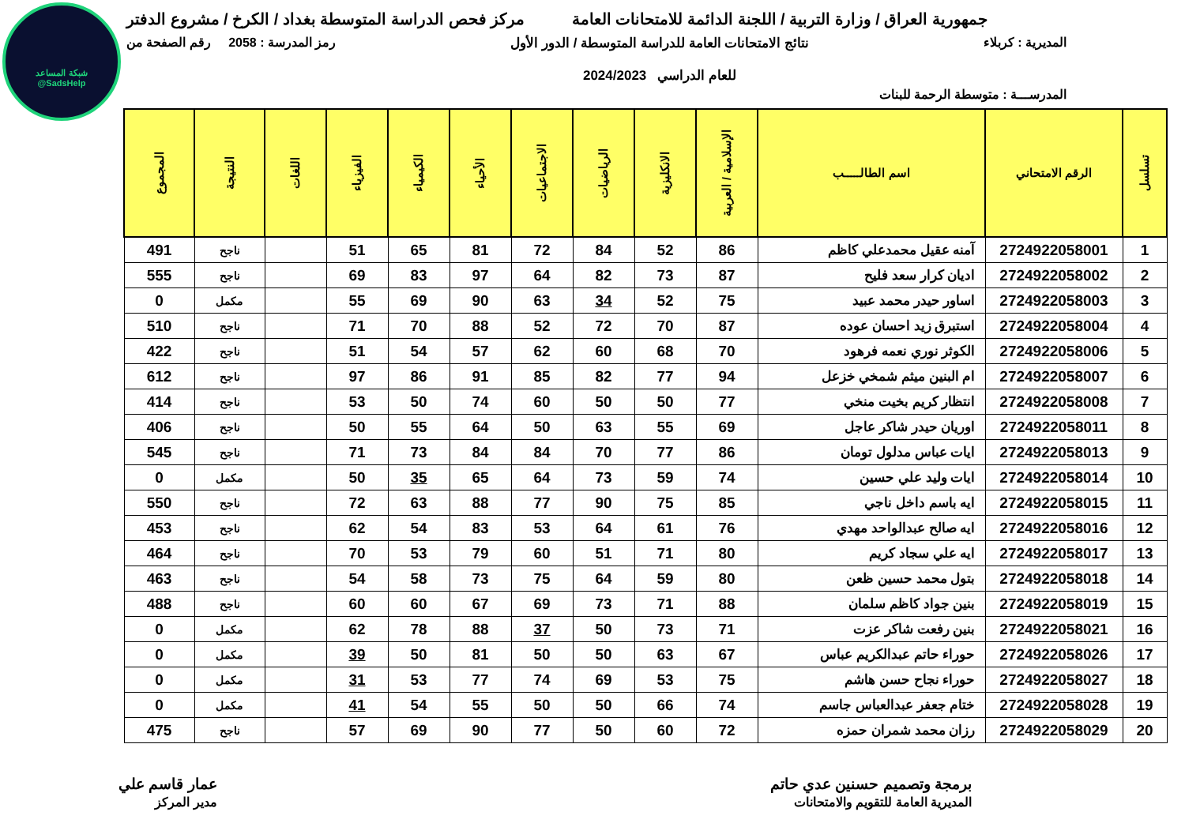شبكة المساعد
@SadsHelp
جمهورية العراق / وزارة التربية / اللجنة الدائمة للامتحانات العامة
مركز فحص الدراسة المتوسطة بغداد / الكرخ / مشروع الدفتر
المديرية : كربلاء نتائج الامتحانات العامة للدراسة المتوسطة / الدور الأول
للعام الدراسي 2024/2023
رمز المدرسة : 2058 رقم الصفحة من
المدرســـة : متوسطة الرحمة للبنات
| تسلسل | الرقم الامتحاني | اسم الطالـــــب | الإسلامية / العربية | الانكليزية | الرياضيات | الاجتماعيات | الأحياء | الكيمياء | الفيزياء | اللغات | النتيجة | المجموع |
| --- | --- | --- | --- | --- | --- | --- | --- | --- | --- | --- | --- | --- |
| 1 | 2724922058001 | آمنه عقيل محمدعلي كاظم | 86 | 52 | 84 | 72 | 81 | 65 | 51 | | ناجح | 491 |
| 2 | 2724922058002 | اديان كرار سعد فليح | 87 | 73 | 82 | 64 | 97 | 83 | 69 | | ناجح | 555 |
| 3 | 2724922058003 | اساور حيدر محمد عبيد | 75 | 52 | 34 | 63 | 90 | 69 | 55 | | مكمل | 0 |
| 4 | 2724922058004 | استبرق زيد احسان عوده | 87 | 70 | 72 | 52 | 88 | 70 | 71 | | ناجح | 510 |
| 5 | 2724922058006 | الكوثر نوري نعمه فرهود | 70 | 68 | 60 | 62 | 57 | 54 | 51 | | ناجح | 422 |
| 6 | 2724922058007 | ام البنين ميثم شمخي خزعل | 94 | 77 | 82 | 85 | 91 | 86 | 97 | | ناجح | 612 |
| 7 | 2724922058008 | انتظار كريم بخيت منخي | 77 | 50 | 50 | 60 | 74 | 50 | 53 | | ناجح | 414 |
| 8 | 2724922058011 | اوريان حيدر شاكر عاجل | 69 | 55 | 63 | 50 | 64 | 55 | 50 | | ناجح | 406 |
| 9 | 2724922058013 | ايات عباس مدلول تومان | 86 | 77 | 70 | 84 | 84 | 73 | 71 | | ناجح | 545 |
| 10 | 2724922058014 | ايات وليد علي حسين | 74 | 59 | 73 | 64 | 65 | 35 | 50 | | مكمل | 0 |
| 11 | 2724922058015 | ايه باسم داخل ناجي | 85 | 75 | 90 | 77 | 88 | 63 | 72 | | ناجح | 550 |
| 12 | 2724922058016 | ايه صالح عبدالواحد مهدي | 76 | 61 | 64 | 53 | 83 | 54 | 62 | | ناجح | 453 |
| 13 | 2724922058017 | ايه علي سجاد كريم | 80 | 71 | 51 | 60 | 79 | 53 | 70 | | ناجح | 464 |
| 14 | 2724922058018 | بتول محمد حسين ظعن | 80 | 59 | 64 | 75 | 73 | 58 | 54 | | ناجح | 463 |
| 15 | 2724922058019 | بنين جواد كاظم سلمان | 88 | 71 | 73 | 69 | 67 | 60 | 60 | | ناجح | 488 |
| 16 | 2724922058021 | بنين رفعت شاكر عزت | 71 | 73 | 50 | 37 | 88 | 78 | 62 | | مكمل | 0 |
| 17 | 2724922058026 | حوراء حاتم عبدالكريم عباس | 67 | 63 | 50 | 50 | 81 | 50 | 39 | | مكمل | 0 |
| 18 | 2724922058027 | حوراء نجاح حسن هاشم | 75 | 53 | 69 | 74 | 77 | 53 | 31 | | مكمل | 0 |
| 19 | 2724922058028 | ختام جعفر عبدالعباس جاسم | 74 | 66 | 50 | 50 | 55 | 54 | 41 | | مكمل | 0 |
| 20 | 2724922058029 | رزان محمد شمران حمزه | 72 | 60 | 50 | 77 | 90 | 69 | 57 | | ناجح | 475 |
برمجة وتصميم حسنين عدي حاتم
المديرية العامة للتقويم والامتحانات
عمار قاسم علي
مدير المركز